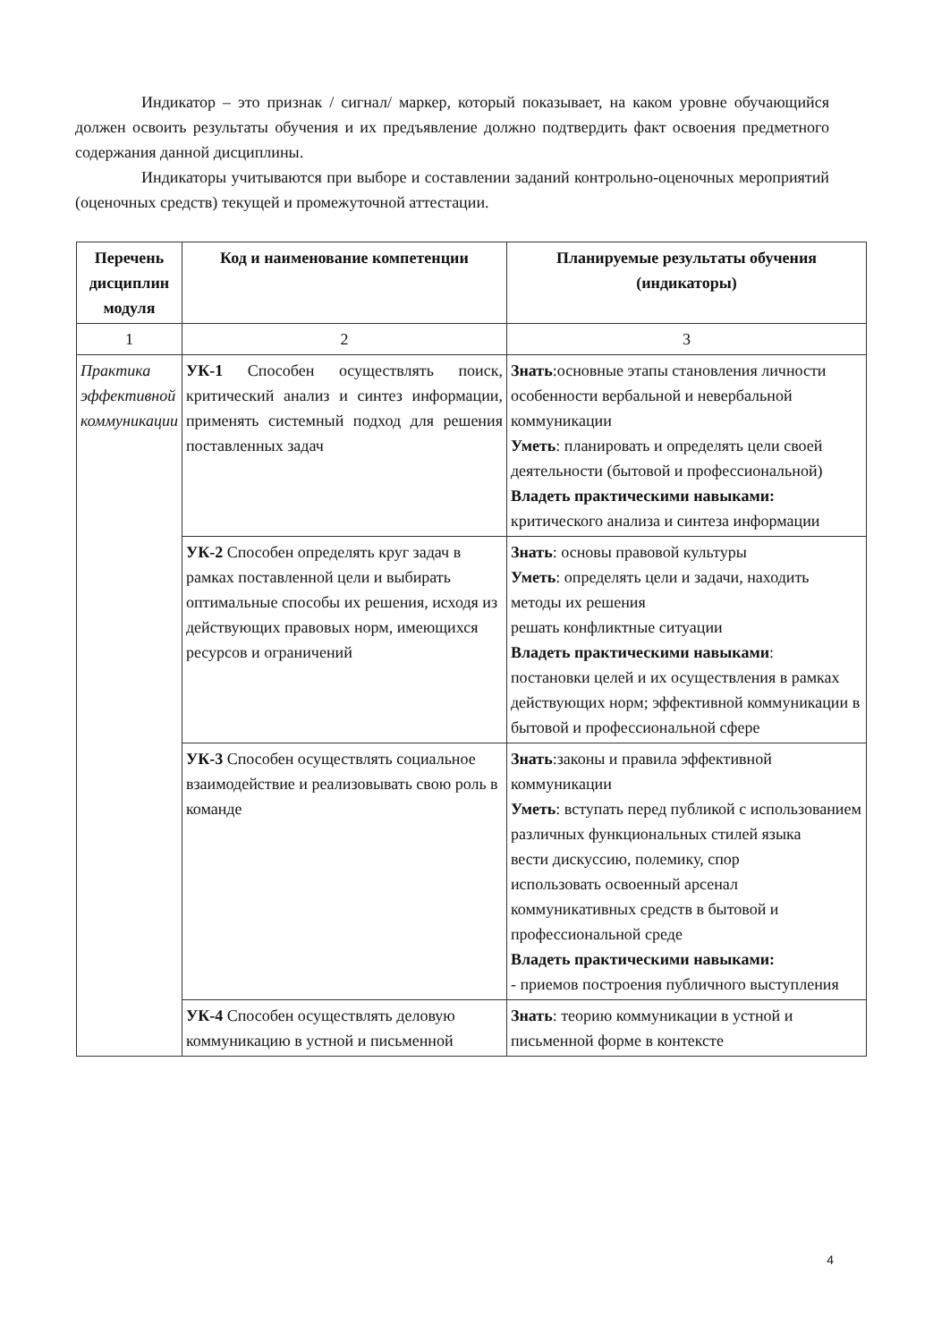Индикатор – это признак / сигнал/ маркер, который показывает, на каком уровне обучающийся должен освоить результаты обучения и их предъявление должно подтвердить факт освоения предметного содержания данной дисциплины.
Индикаторы учитываются при выборе и составлении заданий контрольно-оценочных мероприятий (оценочных средств) текущей и промежуточной аттестации.
| Перечень дисциплин модуля | Код и наименование компетенции | Планируемые результаты обучения (индикаторы) |
| --- | --- | --- |
| 1 | 2 | 3 |
| Практика эффективной коммуникации | УК-1 Способен осуществлять поиск, критический анализ и синтез информации, применять системный подход для решения поставленных задач | Знать :основные этапы становления личности особенности вербальной и невербальной коммуникации Уметь : планировать и определять цели своей деятельности (бытовой и профессиональной) Владеть практическими навыками: критического анализа и синтеза информации |
| | УК-2 Способен определять круг задач в рамках поставленной цели и выбирать оптимальные способы их решения, исходя из действующих правовых норм, имеющихся ресурсов и ограничений | Знать : основы правовой культуры Уметь : определять цели и задачи, находить методы их решения решать конфликтные ситуации Владеть практическими навыками : постановки целей и их осуществления в рамках действующих норм; эффективной коммуникации в бытовой и профессиональной сфере |
| | УК-3 Способен осуществлять социальное взаимодействие и реализовывать свою роль в команде | Знать :законы и правила эффективной коммуникации Уметь : вступать перед публикой с использованием различных функциональных стилей языка вести дискуссию, полемику, спор использовать освоенный арсенал коммуникативных средств в бытовой и профессиональной среде Владеть практическими навыками: - приемов построения публичного выступления |
| | УК-4 Способен осуществлять деловую коммуникацию в устной и письменной | Знать : теорию коммуникации в устной и письменной форме в контексте |
4